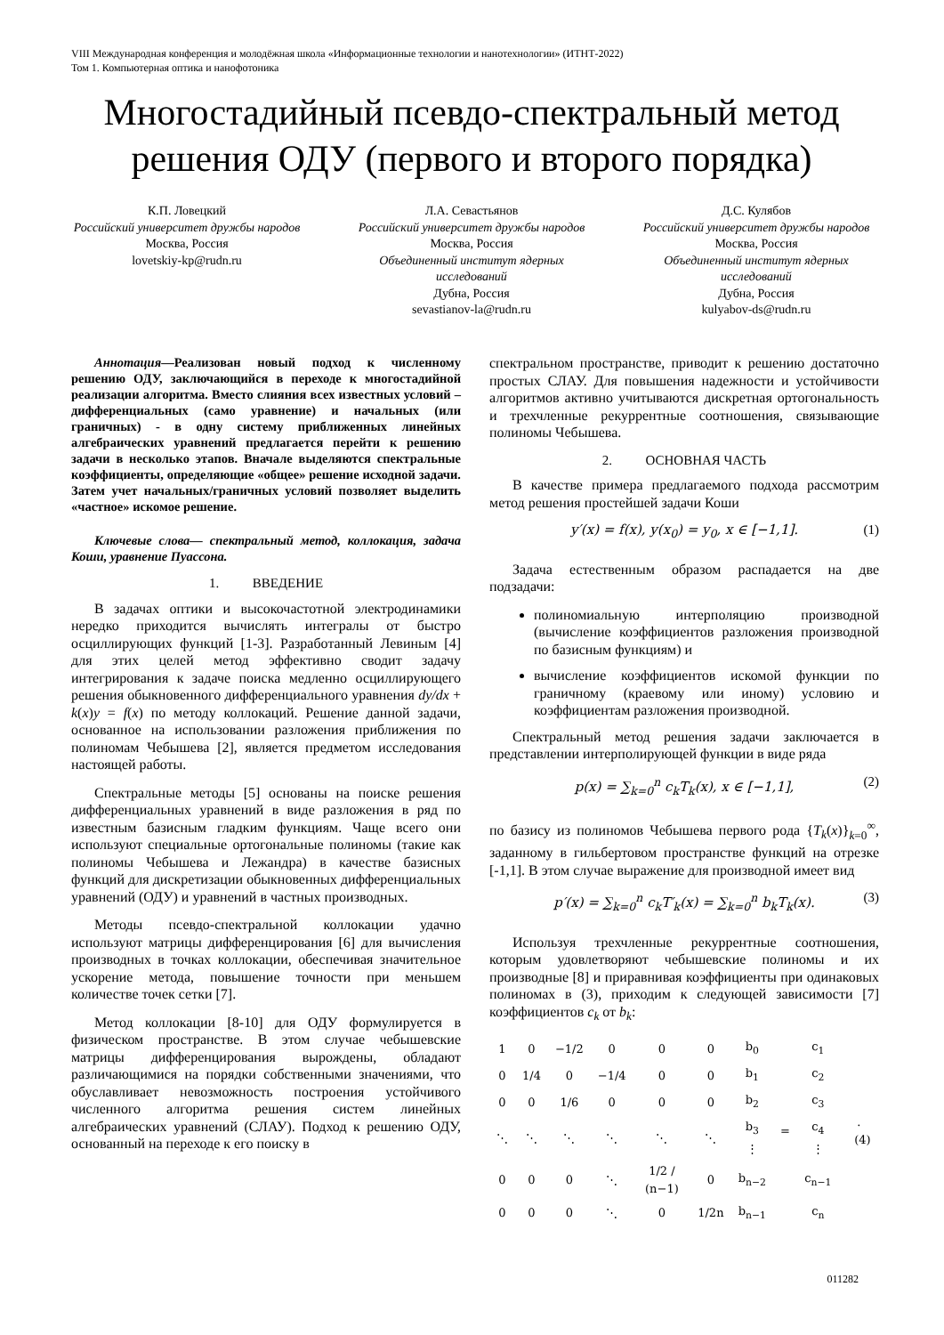VIII Международная конференция и молодёжная школа «Информационные технологии и нанотехнологии» (ИТНТ-2022)
Том 1. Компьютерная оптика и нанофотоника
Многостадийный псевдо-спектральный метод решения ОДУ (первого и второго порядка)
К.П. Ловецкий
Российский университет дружбы народов
Москва, Россия
lovetskiy-kp@rudn.ru
Л.А. Севастьянов
Российский университет дружбы народов
Москва, Россия
Объединенный институт ядерных исследований
Дубна, Россия
sevastianov-la@rudn.ru
Д.С. Кулябов
Российский университет дружбы народов
Москва, Россия
Объединенный институт ядерных исследований
Дубна, Россия
kulyabov-ds@rudn.ru
Аннотация—Реализован новый подход к численному решению ОДУ, заключающийся в переходе к многостадийной реализации алгоритма. Вместо слияния всех известных условий – дифференциальных (само уравнение) и начальных (или граничных) - в одну систему приближенных линейных алгебраических уравнений предлагается перейти к решению задачи в несколько этапов. Вначале выделяются спектральные коэффициенты, определяющие «общее» решение исходной задачи. Затем учет начальных/граничных условий позволяет выделить «частное» искомое решение.
Ключевые слова— спектральный метод, коллокация, задача Коши, уравнение Пуассона.
1. ВВЕДЕНИЕ
В задачах оптики и высокочастотной электродинамики нередко приходится вычислять интегралы от быстро осциллирующих функций [1-3]. Разработанный Левиным [4] для этих целей метод эффективно сводит задачу интегрирования к задаче поиска медленно осциллирующего решения обыкновенного дифференциального уравнения dy/dx + k(x)y = f(x) по методу коллокаций. Решение данной задачи, основанное на использовании разложения приближения по полиномам Чебышева [2], является предметом исследования настоящей работы.
Спектральные методы [5] основаны на поиске решения дифференциальных уравнений в виде разложения в ряд по известным базисным гладким функциям. Чаще всего они используют специальные ортогональные полиномы (такие как полиномы Чебышева и Лежандра) в качестве базисных функций для дискретизации обыкновенных дифференциальных уравнений (ОДУ) и уравнений в частных производных.
Методы псевдо-спектральной коллокации удачно используют матрицы дифференцирования [6] для вычисления производных в точках коллокации, обеспечивая значительное ускорение метода, повышение точности при меньшем количестве точек сетки [7].
Метод коллокации [8-10] для ОДУ формулируется в физическом пространстве. В этом случае чебышевские матрицы дифференцирования вырождены, обладают различающимися на порядки собственными значениями, что обуславливает невозможность построения устойчивого численного алгоритма решения систем линейных алгебраических уравнений (СЛАУ). Подход к решению ОДУ, основанный на переходе к его поиску в
спектральном пространстве, приводит к решению достаточно простых СЛАУ. Для повышения надежности и устойчивости алгоритмов активно учитываются дискретная ортогональность и трехчленные рекуррентные соотношения, связывающие полиномы Чебышева.
2. ОСНОВНАЯ ЧАСТЬ
В качестве примера предлагаемого подхода рассмотрим метод решения простейшей задачи Коши
y′(x) = f(x), y(x<sub>0</sub>) = y<sub>0</sub>, x ∈ [−1,1]. (1)
Задача естественным образом распадается на две подзадачи:
полиномиальную интерполяцию производной (вычисление коэффициентов разложения производной по базисным функциям) и
вычисление коэффициентов искомой функции по граничному (краевому или иному) условию и коэффициентам разложения производной.
Спектральный метод решения задачи заключается в представлении интерполирующей функции в виде ряда
p(x) = ∑<sub>k=0</sub><sup>n</sup> c<sub>k</sub>T<sub>k</sub>(x), x ∈ [−1,1], (2)
по базису из полиномов Чебышева первого рода {T<sub>k</sub>(x)}<sub>k=0</sub><sup>∞</sup>, заданному в гильбертовом пространстве функций на отрезке [-1,1]. В этом случае выражение для производной имеет вид
p′(x) = ∑<sub>k=0</sub><sup>n</sup> c<sub>k</sub>T′<sub>k</sub>(x) = ∑<sub>k=0</sub><sup>n</sup> b<sub>k</sub>T<sub>k</sub>(x). (3)
Используя трехчленные рекуррентные соотношения, которым удовлетворяют чебышевские полиномы и их производные [8] и приравнивая коэффициенты при одинаковых полиномах в (3), приходим к следующей зависимости [7] коэффициентов c<sub>k</sub> от b<sub>k</sub>:
| 1 | 0 | −1/2 | 0 | 0 | 0 | b<sub>0</sub> | = | c<sub>1</sub> | . (4) |
| 0 | 1/4 | 0 | −1/4 | 0 | 0 | b<sub>1</sub> | | c<sub>2</sub> | |
| 0 | 0 | 1/6 | 0 | 0 | 0 | b<sub>2</sub> | | c<sub>3</sub> | |
| ⋱ | ⋱ | ⋱ | ⋱ | ⋱ | ⋱ | b<sub>3</sub> ⋮ | | c<sub>4</sub> ⋮ | |
| 0 | 0 | 0 | ⋱ | 1/2 / (n−1) | 0 | b<sub>n−2</sub> | | c<sub>n−1</sub> | |
| 0 | 0 | 0 | ⋱ | 0 | 1/2n | b<sub>n−1</sub> | | c<sub>n</sub> | |
011282